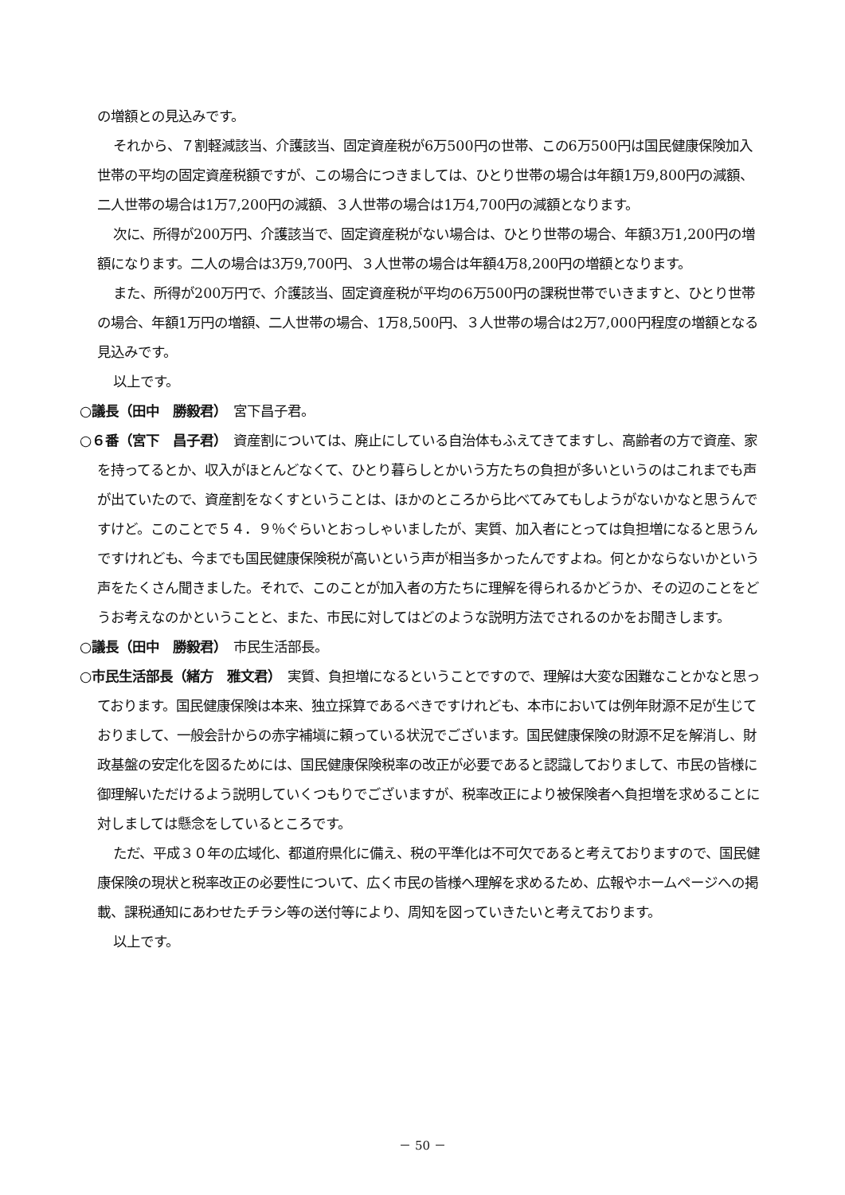の増額との見込みです。
それから、７割軽減該当、介護該当、固定資産税が6万500円の世帯、この6万500円は国民健康保険加入世帯の平均の固定資産税額ですが、この場合につきましては、ひとり世帯の場合は年額1万9,800円の減額、二人世帯の場合は1万7,200円の減額、３人世帯の場合は1万4,700円の減額となります。
次に、所得が200万円、介護該当で、固定資産税がない場合は、ひとり世帯の場合、年額3万1,200円の増額になります。二人の場合は3万9,700円、３人世帯の場合は年額4万8,200円の増額となります。
また、所得が200万円で、介護該当、固定資産税が平均の6万500円の課税世帯でいきますと、ひとり世帯の場合、年額1万円の増額、二人世帯の場合、1万8,500円、３人世帯の場合は2万7,000円程度の増額となる見込みです。
以上です。
○議長（田中　勝毅君）　宮下昌子君。
○６番（宮下　昌子君）　資産割については、廃止にしている自治体もふえてきてますし、高齢者の方で資産、家を持ってるとか、収入がほとんどなくて、ひとり暮らしとかいう方たちの負担が多いというのはこれまでも声が出ていたので、資産割をなくすということは、ほかのところから比べてみてもしようがないかなと思うんですけど。このことで５４．９％ぐらいとおっしゃいましたが、実質、加入者にとっては負担増になると思うんですけれども、今までも国民健康保険税が高いという声が相当多かったんですよね。何とかならないかという声をたくさん聞きました。それで、このことが加入者の方たちに理解を得られるかどうか、その辺のことをどうお考えなのかということと、また、市民に対してはどのような説明方法でされるのかをお聞きします。
○議長（田中　勝毅君）　市民生活部長。
○市民生活部長（緒方　雅文君）　実質、負担増になるということですので、理解は大変な困難なことかなと思っております。国民健康保険は本来、独立採算であるべきですけれども、本市においては例年財源不足が生じておりまして、一般会計からの赤字補塡に頼っている状況でございます。国民健康保険の財源不足を解消し、財政基盤の安定化を図るためには、国民健康保険税率の改正が必要であると認識しておりまして、市民の皆様に御理解いただけるよう説明していくつもりでございますが、税率改正により被保険者へ負担増を求めることに対しましては懸念をしているところです。
ただ、平成３０年の広域化、都道府県化に備え、税の平準化は不可欠であると考えておりますので、国民健康保険の現状と税率改正の必要性について、広く市民の皆様へ理解を求めるため、広報やホームページへの掲載、課税通知にあわせたチラシ等の送付等により、周知を図っていきたいと考えております。
以上です。
－ 50 －